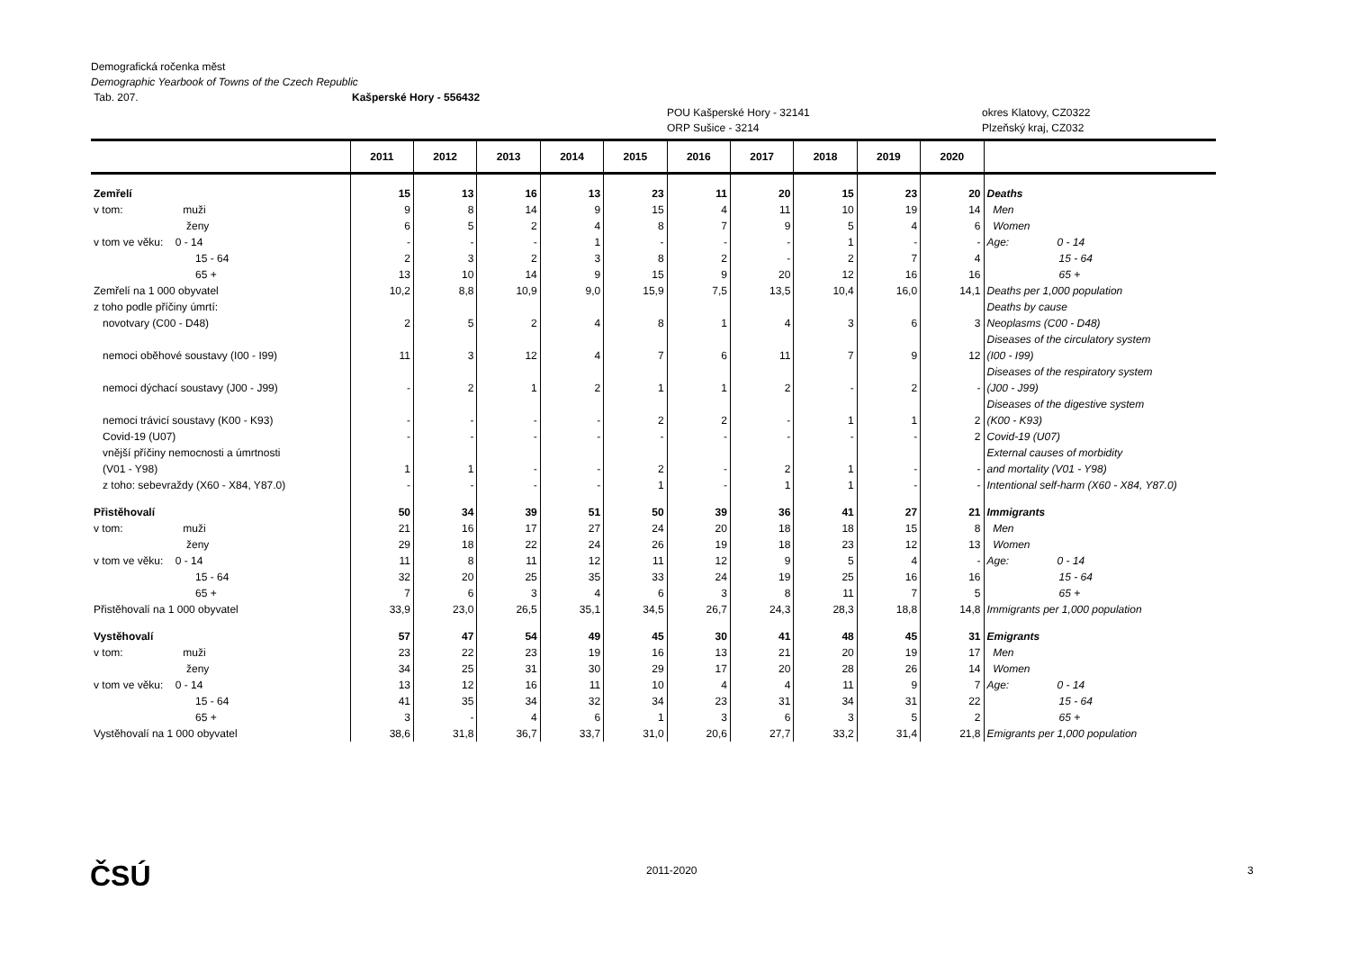Demografická ročenka měst
Demographic Yearbook of Towns of the Czech Republic
Tab. 207. Kašperské Hory - 556432
POU Kašperské Hory - 32141 okres Klatovy, CZ0322
ORP Sušice - 3214 Plzeňský kraj, CZ032
| | 2011 | 2012 | 2013 | 2014 | 2015 | 2016 | 2017 | 2018 | 2019 | 2020 | |
| --- | --- | --- | --- | --- | --- | --- | --- | --- | --- | --- | --- |
| Zemřelí | 15 | 13 | 16 | 13 | 23 | 11 | 20 | 15 | 23 | 20 | Deaths |
| v tom: muži | 9 | 8 | 14 | 9 | 15 | 4 | 11 | 10 | 19 | 14 | Men |
| ženy | 6 | 5 | 2 | 4 | 8 | 7 | 9 | 5 | 4 | 6 | Women |
| v tom ve věku: 0 - 14 | - | - | - | 1 | - | - | - | 1 | - | - | Age: 0 - 14 |
| 15 - 64 | 2 | 3 | 2 | 3 | 8 | 2 | - | 2 | 7 | 4 | 15 - 64 |
| 65 + | 13 | 10 | 14 | 9 | 15 | 9 | 20 | 12 | 16 | 16 | 65 + |
| Zemřelí na 1 000 obyvatel | 10,2 | 8,8 | 10,9 | 9,0 | 15,9 | 7,5 | 13,5 | 10,4 | 16,0 | 14,1 | Deaths per 1,000 population |
| z toho podle příčiny úmrtí: | | | | | | | | | | | Deaths by cause |
| novotvary (C00 - D48) | 2 | 5 | 2 | 4 | 8 | 1 | 4 | 3 | 6 | 3 | Neoplasms (C00 - D48) |
| nemoci oběhové soustavy (I00 - I99) | 11 | 3 | 12 | 4 | 7 | 6 | 11 | 7 | 9 | 12 | Diseases of the circulatory system (I00 - I99) |
| nemoci dýchací soustavy (J00 - J99) | - | 2 | 1 | 2 | 1 | 1 | 2 | - | 2 | - | Diseases of the respiratory system (J00 - J99) |
| nemoci trávicí soustavy (K00 - K93) | - | - | - | - | 2 | 2 | - | 1 | 1 | 2 | Diseases of the digestive system (K00 - K93) |
| Covid-19 (U07) | - | - | - | - | - | - | - | - | - | 2 | Covid-19 (U07) |
| vnější příčiny nemocnosti a úmrtnosti (V01 - Y98) | 1 | 1 | - | - | 2 | - | 2 | 1 | - | - | External causes of morbidity and mortality (V01 - Y98) |
| z toho: sebevraždy (X60 - X84, Y87.0) | - | - | - | - | 1 | - | 1 | 1 | - | - | Intentional self-harm (X60 - X84, Y87.0) |
| Přistěhovalí | 50 | 34 | 39 | 51 | 50 | 39 | 36 | 41 | 27 | 21 | Immigrants |
| v tom: muži | 21 | 16 | 17 | 27 | 24 | 20 | 18 | 18 | 15 | 8 | Men |
| ženy | 29 | 18 | 22 | 24 | 26 | 19 | 18 | 23 | 12 | 13 | Women |
| v tom ve věku: 0 - 14 | 11 | 8 | 11 | 12 | 11 | 12 | 9 | 5 | 4 | - | Age: 0 - 14 |
| 15 - 64 | 32 | 20 | 25 | 35 | 33 | 24 | 19 | 25 | 16 | 16 | 15 - 64 |
| 65 + | 7 | 6 | 3 | 4 | 6 | 3 | 8 | 11 | 7 | 5 | 65 + |
| Přistěhovalí na 1 000 obyvatel | 33,9 | 23,0 | 26,5 | 35,1 | 34,5 | 26,7 | 24,3 | 28,3 | 18,8 | 14,8 | Immigrants per 1,000 population |
| Vystěhovalí | 57 | 47 | 54 | 49 | 45 | 30 | 41 | 48 | 45 | 31 | Emigrants |
| v tom: muži | 23 | 22 | 23 | 19 | 16 | 13 | 21 | 20 | 19 | 17 | Men |
| ženy | 34 | 25 | 31 | 30 | 29 | 17 | 20 | 28 | 26 | 14 | Women |
| v tom ve věku: 0 - 14 | 13 | 12 | 16 | 11 | 10 | 4 | 4 | 11 | 9 | 7 | Age: 0 - 14 |
| 15 - 64 | 41 | 35 | 34 | 32 | 34 | 23 | 31 | 34 | 31 | 22 | 15 - 64 |
| 65 + | 3 | - | 4 | 6 | 1 | 3 | 6 | 3 | 5 | 2 | 65 + |
| Vystěhovalí na 1 000 obyvatel | 38,6 | 31,8 | 36,7 | 33,7 | 31,0 | 20,6 | 27,7 | 33,2 | 31,4 | 21,8 | Emigrants per 1,000 population |
ČSÚ 2011-2020 3